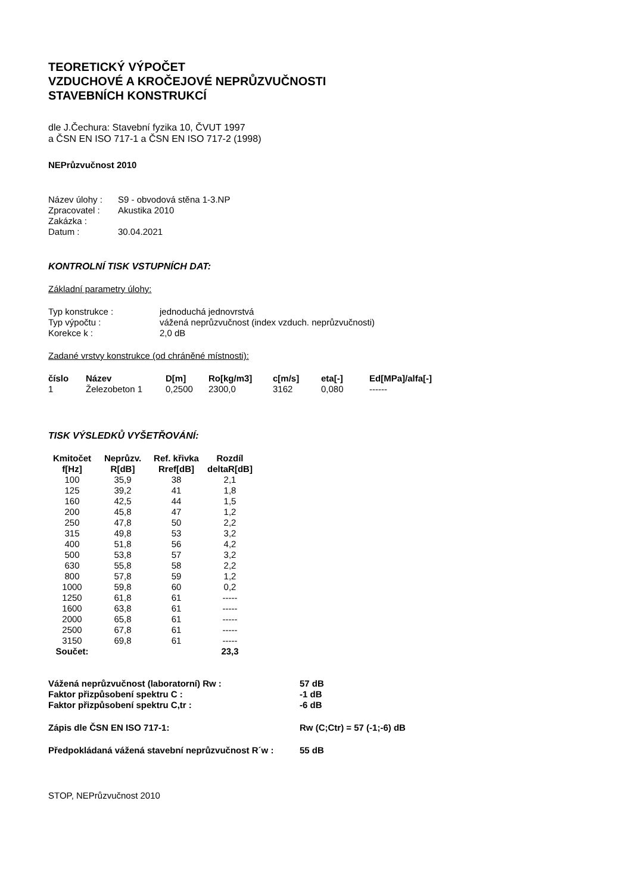TEORETICKÝ VÝPOČET
VZDUCHOVÉ A KROČEJOVÉ NEPRŮZVUČNOSTI
STAVEBNÍCH KONSTRUKCÍ
dle J.Čechura: Stavební fyzika 10, ČVUT 1997
a ČSN EN ISO 717-1 a ČSN EN ISO 717-2 (1998)
NEPrůzvučnost 2010
| Název úlohy : | S9 - obvodová stěna 1-3.NP |
| Zpracovatel : | Akustika 2010 |
| Zakázka : | |
| Datum : | 30.04.2021 |
KONTROLNÍ TISK VSTUPNÍCH DAT:
Základní parametry úlohy:
| Typ konstrukce : | jednoduchá jednovrstvá |
| Typ výpočtu : | vážená neprůzvučnost (index vzduch. neprůzvučnosti) |
| Korekce k : | 2,0 dB |
Zadané vrstvy konstrukce (od chráněné místnosti):
| číslo | Název | D[m] | Ro[kg/m3] | c[m/s] | eta[-] | Ed[MPa]/alfa[-] |
| --- | --- | --- | --- | --- | --- | --- |
| 1 | Železobeton 1 | 0,2500 | 2300,0 | 3162 | 0,080 | ------ |
TISK VÝSLEDKŮ VYŠETŘOVÁNÍ:
| Kmitočet | Neprůzv. | Ref. křivka | Rozdíl |
| --- | --- | --- | --- |
| f[Hz] | R[dB] | Rref[dB] | deltaR[dB] |
| 100 | 35,9 | 38 | 2,1 |
| 125 | 39,2 | 41 | 1,8 |
| 160 | 42,5 | 44 | 1,5 |
| 200 | 45,8 | 47 | 1,2 |
| 250 | 47,8 | 50 | 2,2 |
| 315 | 49,8 | 53 | 3,2 |
| 400 | 51,8 | 56 | 4,2 |
| 500 | 53,8 | 57 | 3,2 |
| 630 | 55,8 | 58 | 2,2 |
| 800 | 57,8 | 59 | 1,2 |
| 1000 | 59,8 | 60 | 0,2 |
| 1250 | 61,8 | 61 | ----- |
| 1600 | 63,8 | 61 | ----- |
| 2000 | 65,8 | 61 | ----- |
| 2500 | 67,8 | 61 | ----- |
| 3150 | 69,8 | 61 | ----- |
| Součet: | | | 23,3 |
| Vážená neprůzvučnost (laboratorní) Rw : | 57 dB |
| Faktor přizpůsobení spektru C : | -1 dB |
| Faktor přizpůsobení spektru C,tr : | -6 dB |
| Zápis dle ČSN EN ISO 717-1: | Rw (C;Ctr) = 57 (-1;-6) dB |
| Předpokládaná vážená stavební neprůzvučnost R´w : | 55 dB |
STOP, NEPrůzvučnost 2010